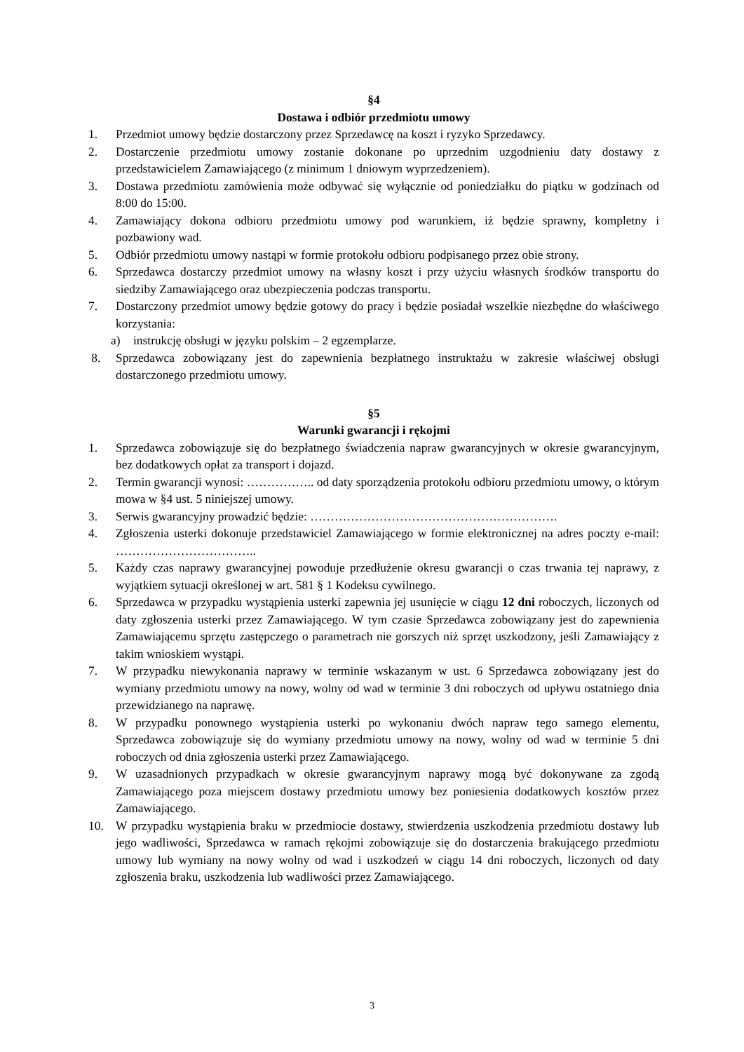§4
Dostawa i odbiór przedmiotu umowy
1. Przedmiot umowy będzie dostarczony przez Sprzedawcę na koszt i ryzyko Sprzedawcy.
2. Dostarczenie przedmiotu umowy zostanie dokonane po uprzednim uzgodnieniu daty dostawy z przedstawicielem Zamawiającego (z minimum 1 dniowym wyprzedzeniem).
3. Dostawa przedmiotu zamówienia może odbywać się wyłącznie od poniedziałku do piątku w godzinach od 8:00 do 15:00.
4. Zamawiający dokona odbioru przedmiotu umowy pod warunkiem, iż będzie sprawny, kompletny i pozbawiony wad.
5. Odbiór przedmiotu umowy nastąpi w formie protokołu odbioru podpisanego przez obie strony.
6. Sprzedawca dostarczy przedmiot umowy na własny koszt i przy użyciu własnych środków transportu do siedziby Zamawiającego oraz ubezpieczenia podczas transportu.
7. Dostarczony przedmiot umowy będzie gotowy do pracy i będzie posiadał wszelkie niezbędne do właściwego korzystania:
a) instrukcję obsługi w języku polskim – 2 egzemplarze.
8. Sprzedawca zobowiązany jest do zapewnienia bezpłatnego instruktażu w zakresie właściwej obsługi dostarczonego przedmiotu umowy.
§5
Warunki gwarancji i rękojmi
1. Sprzedawca zobowiązuje się do bezpłatnego świadczenia napraw gwarancyjnych w okresie gwarancyjnym, bez dodatkowych opłat za transport i dojazd.
2. Termin gwarancji wynosi: …………….. od daty sporządzenia protokołu odbioru przedmiotu umowy, o którym mowa w §4 ust. 5 niniejszej umowy.
3. Serwis gwarancyjny prowadzić będzie: …………………………………………………….
4. Zgłoszenia usterki dokonuje przedstawiciel Zamawiającego w formie elektronicznej na adres poczty e-mail: ……………………………..
5. Każdy czas naprawy gwarancyjnej powoduje przedłużenie okresu gwarancji o czas trwania tej naprawy, z wyjątkiem sytuacji określonej w art. 581 § 1 Kodeksu cywilnego.
6. Sprzedawca w przypadku wystąpienia usterki zapewnia jej usunięcie w ciągu 12 dni roboczych, liczonych od daty zgłoszenia usterki przez Zamawiającego. W tym czasie Sprzedawca zobowiązany jest do zapewnienia Zamawiającemu sprzętu zastępczego o parametrach nie gorszych niż sprzęt uszkodzony, jeśli Zamawiający z takim wnioskiem wystąpi.
7. W przypadku niewykonania naprawy w terminie wskazanym w ust. 6 Sprzedawca zobowiązany jest do wymiany przedmiotu umowy na nowy, wolny od wad w terminie 3 dni roboczych od upływu ostatniego dnia przewidzianego na naprawę.
8. W przypadku ponownego wystąpienia usterki po wykonaniu dwóch napraw tego samego elementu, Sprzedawca zobowiązuje się do wymiany przedmiotu umowy na nowy, wolny od wad w terminie 5 dni roboczych od dnia zgłoszenia usterki przez Zamawiającego.
9. W uzasadnionych przypadkach w okresie gwarancyjnym naprawy mogą być dokonywane za zgodą Zamawiającego poza miejscem dostawy przedmiotu umowy bez poniesienia dodatkowych kosztów przez Zamawiającego.
10. W przypadku wystąpienia braku w przedmiocie dostawy, stwierdzenia uszkodzenia przedmiotu dostawy lub jego wadliwości, Sprzedawca w ramach rękojmi zobowiązuje się do dostarczenia brakującego przedmiotu umowy lub wymiany na nowy wolny od wad i uszkodzeń w ciągu 14 dni roboczych, liczonych od daty zgłoszenia braku, uszkodzenia lub wadliwości przez Zamawiającego.
3